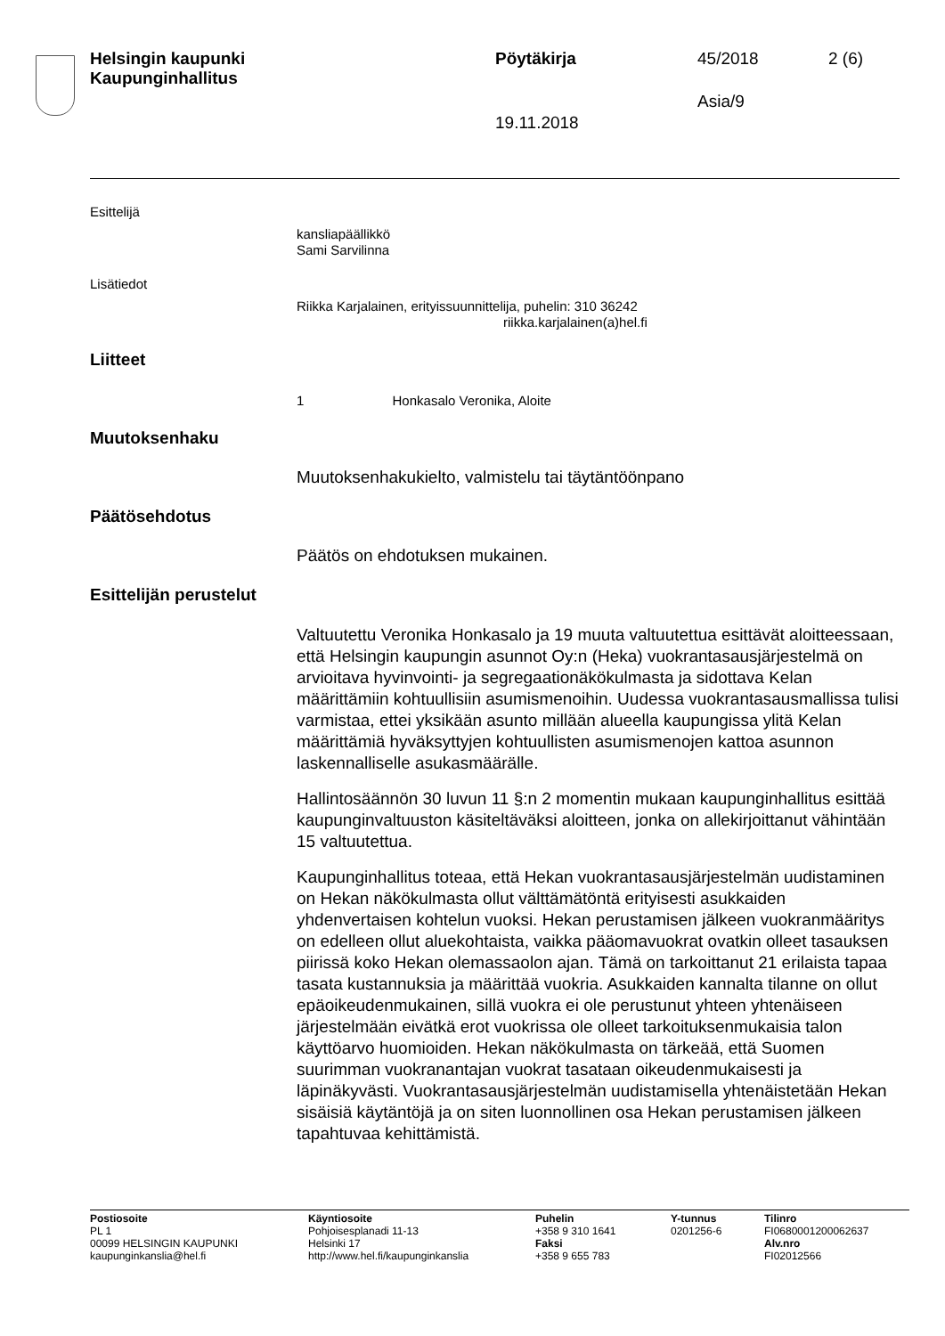Helsingin kaupunki
Kaupunginhallitus
Pöytäkirja 45/2018 2 (6)
Asia/9
19.11.2018
Esittelijä
kansliapäällikkö
Sami Sarvilinna
Lisätiedot
Riikka Karjalainen, erityissuunnittelija, puhelin: 310 36242
riikka.karjalainen(a)hel.fi
Liitteet
1 Honkasalo Veronika, Aloite
Muutoksenhaku
Muutoksenhakukielto, valmistelu tai täytäntöönpano
Päätösehdotus
Päätös on ehdotuksen mukainen.
Esittelijän perustelut
Valtuutettu Veronika Honkasalo ja 19 muuta valtuutettua esittävät aloitteessaan, että Helsingin kaupungin asunnot Oy:n (Heka) vuokrantasausjärjestelmä on arvioitava hyvinvointi- ja segregaationäkökulmasta ja sidottava Kelan määrittämiin kohtuullisiin asumismenoihin. Uudessa vuokrantasausmallissa tulisi varmistaa, ettei yksikään asunto millään alueella kaupungissa ylitä Kelan määrittämiä hyväksyttyjen kohtuullisten asumismenojen kattoa asunnon laskennalliselle asukasmäärälle.
Hallintosäännön 30 luvun 11 §:n 2 momentin mukaan kaupunginhallitus esittää kaupunginvaltuuston käsiteltäväksi aloitteen, jonka on allekirjoittanut vähintään 15 valtuutettua.
Kaupunginhallitus toteaa, että Hekan vuokrantasausjärjestelmän uudistaminen on Hekan näkökulmasta ollut välttämätöntä erityisesti asukkaiden yhdenvertaisen kohtelun vuoksi. Hekan perustamisen jälkeen vuokranmääritys on edelleen ollut aluekohtaista, vaikka pääomavuokrat ovatkin olleet tasauksen piirissä koko Hekan olemassaolon ajan. Tämä on tarkoittanut 21 erilaista tapaa tasata kustannuksia ja määrittää vuokria. Asukkaiden kannalta tilanne on ollut epäoikeudenmukainen, sillä vuokra ei ole perustunut yhteen yhtenäiseen järjestelmään eivätkä erot vuokrissa ole olleet tarkoituksenmukaisia talon käyttöarvo huomioiden. Hekan näkökulmasta on tärkeää, että Suomen suurimman vuokranantajan vuokrat tasataan oikeudenmukaisesti ja läpinäkyvästi. Vuokrantasausjärjestelmän uudistamisella yhtenäistetään Hekan sisäisiä käytäntöjä ja on siten luonnollinen osa Hekan perustamisen jälkeen tapahtuvaa kehittämistä.
Postiosoite
PL 1
00099 HELSINGIN KAUPUNKI
kaupunginkanslia@hel.fi
Käyntiosoite
Pohjoisesplanadi 11-13
Helsinki 17
http://www.hel.fi/kaupunginkanslia
Puhelin
+358 9 310 1641
Faksi
+358 9 655 783
Y-tunnus
0201256-6
Tilinro
FI0680001200062637
Alv.nro
FI02012566